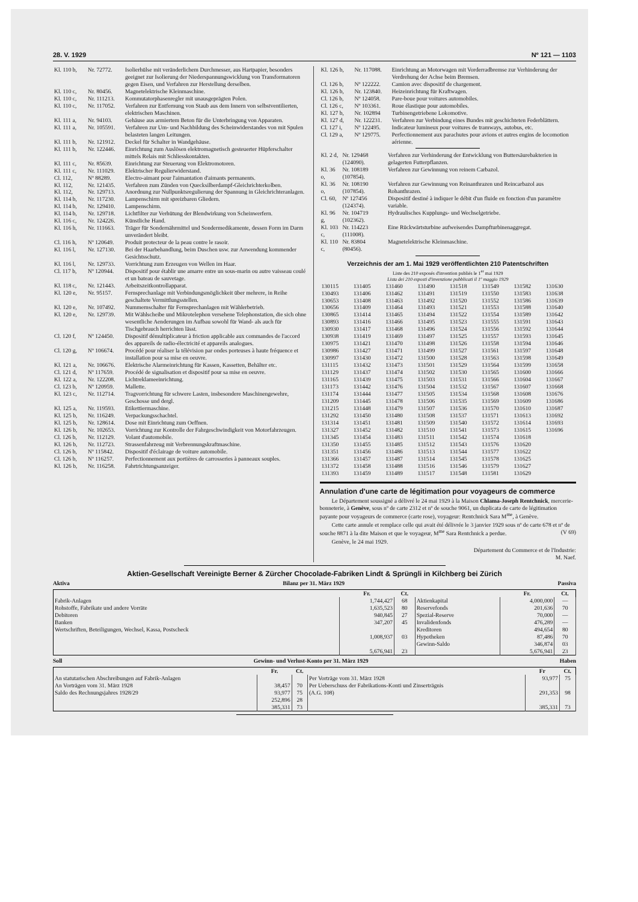28. V. 1929 Nº 121 — 1103
| Kl. 110 b, | Nr. 72772. | Isolierhülse mit veränderlichem Durchmesser, aus Hartpapier, besonders geeignet zur Isolierung der Niederspannungswicklung von Transformatoren gegen Eisen, und Verfahren zur Herstellung derselben. |
| Kl. 110 c, | Nr. 80456. | Magnetelektrische Kleinmaschine. |
| Kl. 110 c, | Nr. 111213. | Kommutatorphasenregler mit unausgeprägten Polen. |
| Kl. 110 c, | Nr. 117052. | Verfahren zur Entfernung von Staub aus dem Innern von selbstventilierten, elektrischen Maschinen. |
| Kl. 111 a, | Nr. 94103. | Gehäuse aus armiertem Beton für die Unterbringung von Apparaten. |
| Kl. 111 a, | Nr. 105591. | Verfahren zur Um- und Nachbildung des Scheinwiderstandes von mit Spulen belasteten langen Leitungen. |
| Kl. 111 b, | Nr. 121912. | Deckel für Schalter in Wandgehäuse. |
| Kl. 111 b, | Nr. 122446. | Einrichtung zum Auslösen elektromagnetisch gesteuerter Hüpferschalter mittels Relais mit Schliesskontakten. |
| Kl. 111 c, | Nr. 85639. | Einrichtung zur Steuerung von Elektromotoren. |
| Kl. 111 c, | Nr. 111029. | Elektrischer Regulierwiderstand. |
| Cl. 112, | Nº 88289. | Electro-aimant pour l'aimantation d'aimants permanents. |
| Kl. 112, | Nr. 121435. | Verfahren zum Zünden von Quecksilberdampf-Gleichrichterkolben. |
| Kl. 112, | Nr. 129713. | Anordnung zur Nullpunktsregulierung der Spannung in Gleichrichteranlagen. |
| Kl. 114 b, | Nr. 117230. | Lampenschirm mit spreizbaren Gliedern. |
| Kl. 114 b, | Nr. 129410. | Lampenschirm. |
| Kl. 114 b, | Nr. 129718. | Lichtfilter zur Verhütung der Blendwirkung von Scheinwerfern. |
| Kl. 116 c, | Nr. 124226. | Künstliche Hand. |
| Kl. 116 h, | Nr. 111663. | Träger für Sondernährmittel und Sondermedikamente, dessen Form im Darm unverändert bleibt. |
| Cl. 116 h, | Nº 120649. | Produit protecteur de la peau contre le rasoir. |
| Kl. 116 l, | Nr. 127130. | Bei der Haarbehandlung, beim Duschen usw. zur Anwendung kommender Gesichtsschutz. |
| Kl. 116 l, | Nr. 129733. | Vorrichtung zum Erzeugen von Wellen im Haar. |
| Cl. 117 b, | Nº 120944. | Dispositif pour établir une amarre entre un sous-marin ou autre vaisseau coulé et un bateau de sauvetage. |
| Kl. 118 c, | Nr. 121443. | Arbeitszeitkontrollapparat. |
| Kl. 120 e, | Nr. 95157. | Fernsprechanlage mit Verbindungsmöglichkeit über mehrere, in Reihe geschaltete Vermittlungsstellen. |
| Kl. 120 e, | Nr. 107492. | Nummernschalter für Fernsprechanlagen mit Wählerbetrieb. |
| Kl. 120 e, | Nr. 129739. | Mit Wählscheibe und Mikrotelephon versehene Telephonstation, die sich ohne wesentliche Aenderungen im Aufbau sowohl für Wand- als auch für Tischgebrauch herrichten lässt. |
| Cl. 120 f, | Nº 124450. | Dispositif démultiplicateur à friction applicable aux commandes de l'accord des appareils de radio-électricité et appareils analogues. |
| Cl. 120 g, | Nº 106674. | Procédé pour réaliser la télévision par ondes porteuses à haute fréquence et installation pour sa mise en oeuvre. |
| Kl. 121 a, | Nr. 106676. | Elektrische Alarmeinrichtung für Kassen, Kassetten, Behälter etc. |
| Cl. 121 d, | Nº 117659. | Procédé de signalisation et dispositif pour sa mise en oeuvre. |
| Kl. 122 a, | Nr. 122208. | Lichtreklameeinrichtung. |
| Cl. 123 b, | Nº 120959. | Mallette. |
| Kl. 123 c, | Nr. 112714. | Tragvorrichtung für schwere Lasten, insbesondere Maschinengewehre, Geschosse und dergl. |
| Kl. 125 a, | Nr. 119593. | Etikettiermaschine. |
| Kl. 125 b, | Nr. 116249. | Verpackungsschachtel. |
| Kl. 125 b, | Nr. 128614. | Dose mit Einrichtung zum Oeffnen. |
| Kl. 126 b, | Nr. 102653. | Vorrichtung zur Kontrolle der Fahrgeschwindigkeit von Motorfahrzeugen. |
| Cl. 126 b, | Nr. 112129. | Volant d'automobile. |
| Kl. 126 b, | Nr. 112723. | Strassenfahrzeug mit Verbrennungskraftmaschine. |
| Cl. 126 b, | Nº 115842. | Dispositif d'éclairage de voiture automobile. |
| Cl. 126 b, | Nº 116257. | Perfectionnement aux portières de carrosseries à panneaux souples. |
| Kl. 126 b, | Nr. 116258. | Fahrtrichtungsanzeiger. |
| Kl. 126 b, | Nr. 117088. | Einrichtung an Motorwagen mit Vorderradbremse zur Verhinderung der Verdrehung der Achse beim Bremsen. |
| Cl. 126 b, | Nº 122222. | Camion avec dispositif de chargement. |
| Kl. 126 b, | Nr. 123840. | Heizeinrichtung für Kraftwagen. |
| Cl. 126 b, | Nº 124058. | Pare-boue pour voitures automobiles. |
| Cl. 126 c, | Nº 103361. | Roue élastique pour automobiles. |
| Kl. 127 b, | Nr. 102894 | Turbinengetriebene Lokomotive. |
| Kl. 127 d, | Nr. 122231. | Verfahren zur Verbindung eines Bundes mit geschichteten Federblättern. |
| Cl. 127 i, | Nº 122495. | Indicateur lumineux pour voitures de tramways, autobus, etc. |
| Cl. 129 a, | Nº 129775. | Perfectionnement aux parachutes pour avions et autres engins de locomotion aérienne. |
| Kl. 2 d, | Nr. 129468 (124090). | Verfahren zur Verhinderung der Entwicklung von Buttersäurebakterien in gelagerten Futterpflanzen. |
| Kl. 36 o, | Nr. 108189 (107854). | Verfahren zur Gewinnung von reinem Carbazol. |
| Kl. 36 o, | Nr. 108190 (107854). | Verfahren zur Gewinnung von Reinanthrazen und Reincarbazol aus Rohanthrazen. |
| Cl. 60, | Nº 127456 (124374). | Dispositif destiné à indiquer le débit d'un fluide en fonction d'un paramètre variable. |
| Kl. 96 g, | Nr. 104719 (102362). | Hydraulisches Kupplungs- und Wechselgetriebe. |
| Kl. 103 c, | Nr. 114223 (111008). | Eine Rückwärtsturbine aufweisendes Dampfturbinenaggregat. |
| Kl. 110 c, | Nr. 83804 (80456). | Magnetelektrische Kleinmaschine. |
Verzeichnis der am 1. Mai 1929 veröffentlichten 210 Patentschriften
Liste des 210 exposés d'invention publiés le 1<sup>er</sup> mai 1929
Lista dei 210 esposti d'invenzione pubblicati il 1º maggio 1929
| 130115 | 131405 | 131460 | 131490 | 131518 | 131549 | 131582 | 131630 |
| 130493 | 131406 | 131462 | 131491 | 131519 | 131550 | 131583 | 131638 |
| 130653 | 131408 | 131463 | 131492 | 131520 | 131552 | 131586 | 131639 |
| 130656 | 131409 | 131464 | 131493 | 131521 | 131553 | 131588 | 131640 |
| 130865 | 131414 | 131465 | 131494 | 131522 | 131554 | 131589 | 131642 |
| 130893 | 131416 | 131466 | 131495 | 131523 | 131555 | 131591 | 131643 |
| 130930 | 131417 | 131468 | 131496 | 131524 | 131556 | 131592 | 131644 |
| 130938 | 131419 | 131469 | 131497 | 131525 | 131557 | 131593 | 131645 |
| 130975 | 131421 | 131470 | 131498 | 131526 | 131558 | 131594 | 131646 |
| 130986 | 131427 | 131471 | 131499 | 131527 | 131561 | 131597 | 131648 |
| 130997 | 131430 | 131472 | 131500 | 131528 | 131563 | 131598 | 131649 |
| 131115 | 131432 | 131473 | 131501 | 131529 | 131564 | 131599 | 131658 |
| 131129 | 131437 | 131474 | 131502 | 131530 | 131565 | 131600 | 131666 |
| 131165 | 131439 | 131475 | 131503 | 131531 | 131566 | 131604 | 131667 |
| 131173 | 131442 | 131476 | 131504 | 131532 | 131567 | 131607 | 131668 |
| 131174 | 131444 | 131477 | 131505 | 131534 | 131568 | 131608 | 131676 |
| 131209 | 131445 | 131478 | 131506 | 131535 | 131569 | 131609 | 131686 |
| 131215 | 131448 | 131479 | 131507 | 131536 | 131570 | 131610 | 131687 |
| 131292 | 131450 | 131480 | 131508 | 131537 | 131571 | 131613 | 131692 |
| 131314 | 131451 | 131481 | 131509 | 131540 | 131572 | 131614 | 131693 |
| 131327 | 131452 | 131482 | 131510 | 131541 | 131573 | 131615 | 131696 |
| 131345 | 131454 | 131483 | 131511 | 131542 | 131574 | 131618 | |
| 131350 | 131455 | 131485 | 131512 | 131543 | 131576 | 131620 | |
| 131351 | 131456 | 131486 | 131513 | 131544 | 131577 | 131622 | |
| 131366 | 131457 | 131487 | 131514 | 131545 | 131578 | 131625 | |
| 131372 | 131458 | 131488 | 131516 | 131546 | 131579 | 131627 | |
| 131393 | 131459 | 131489 | 131517 | 131548 | 131581 | 131629 | |
Annulation d'une carte de légitimation pour voyageurs de commerce
Le Département soussigné a délivré le 24 mai 1929 à la Maison Chlama-Joseph Rentchnick, mercerie-bonneterie, à Genève, sous nº de carte 2312 et nº de souche 9061, un duplicata de carte de légitimation payante pour voyageurs de commerce (carte rose), voyageur: Rentchnick Sara M<sup>me</sup>, à Genève.
Cette carte annule et remplace celle qui avait été délivrée le 3 janvier 1929 sous nº de carte 678 et nº de souche 8871 à la dite Maison et que le voyageur, M<sup>me</sup> Sara Rentchnick a perdue. (V 69)
Genève, le 24 mai 1929.
Département du Commerce et de l'Industrie:
M. Naef.
Aktien-Gesellschaft Vereinigte Berner & Zürcher Chocolade-Fabriken Lindt & Sprüngli in Kilchberg bei Zürich
Aktiva Bilanz per 31. März 1929 Passiva
| | Fr. | Ct. | | Fr. | Ct. |
| --- | --- | --- | --- | --- | --- |
| Fabrik-Anlagen Rohstoffe, Fabrikate und andere Vorräte Debitoren Banken Wertschriften, Beteiligungen, Wechsel, Kassa, Postscheck | 1,744,427 1,635,523 940,845 347,207 1,008,937 | 68 80 27 45 03 | Aktienkapital Reservefonds Spezial-Reserve Invalidenfonds Kreditoren Hypotheken Gewinn-Saldo | 4,000,000 201,636 70,000 476,289 494,654 87,486 346,874 | — 70 — — 80 70 03 |
| | 5,676,941 | 23 | | 5,676,941 | 23 |
Soll Gewinn- und Verlust-Konto per 31. März 1929 Haben
| | Fr. | Ct. | | Fr | Ct. |
| --- | --- | --- | --- | --- | --- |
| An statutarischen Abschreibungen auf Fabrik-Anlagen An Vorträgen vom 31. März 1928 Saldo des Rechnungsjahres 1928/29 | 38,457 93,977 252,896 | 70 75 28 | Per Vorträge vom 31. März 1928 Per Ueberschuss der Fabrikations-Konti und Zinserträgnis (A.G. 108) | 93,977 291,353 | 75 98 |
| | 385,331 | 73 | | 385,331 | 73 |